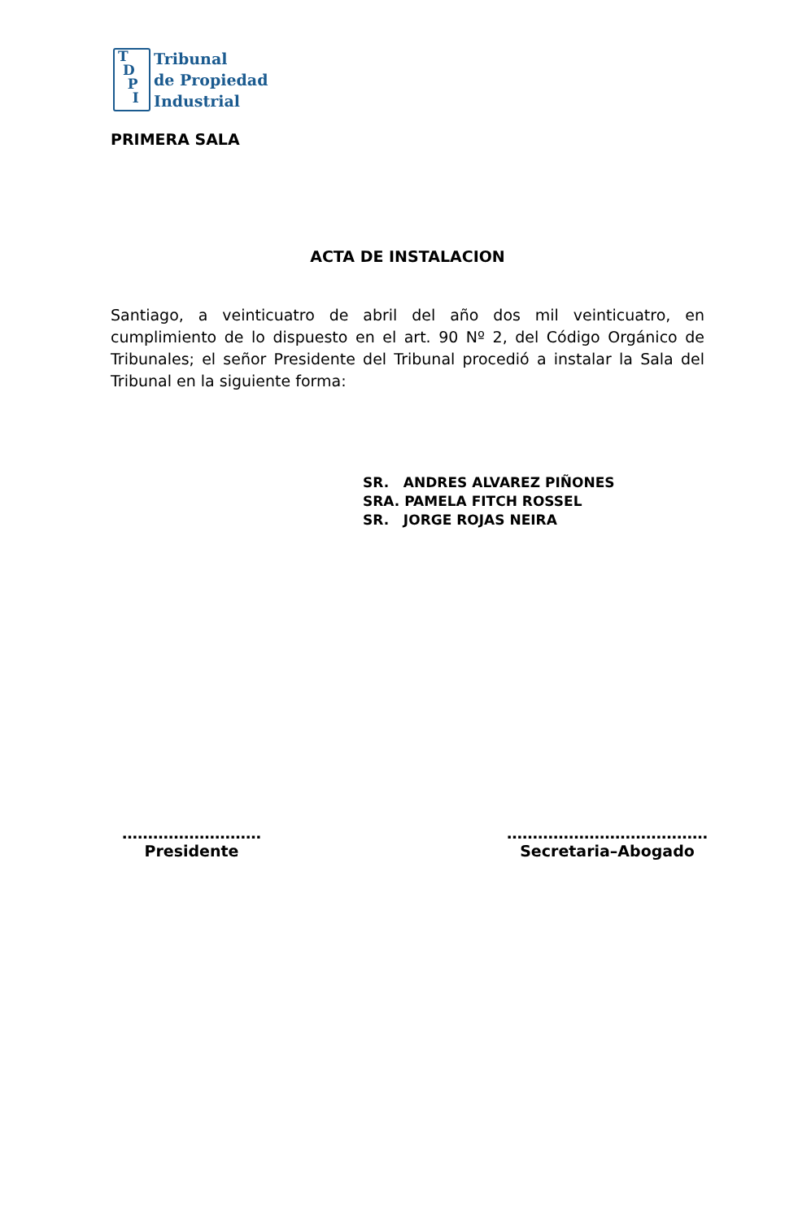T
D
P
I
Tribunal
de Propiedad
Industrial
PRIMERA SALA
ACTA DE INSTALACION
Santiago, a veinticuatro de abril del año dos mil veinticuatro, en cumplimiento de lo dispuesto en el art. 90 Nº 2, del Código Orgánico de Tribunales; el señor Presidente del Tribunal procedió a instalar la Sala del Tribunal en la siguiente forma:
SR. ANDRES ALVAREZ PIÑONES
SRA. PAMELA FITCH ROSSEL
SR. JORGE ROJAS NEIRA
………………………
Presidente
…………………………………
Secretaria–Abogado